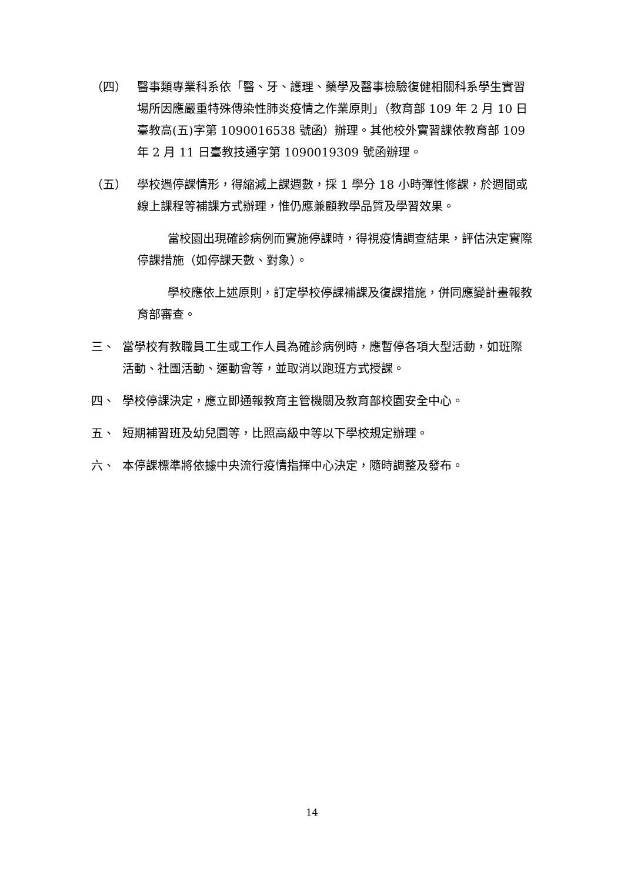（四） 醫事類專業科系依「醫、牙、護理、藥學及醫事檢驗復健相關科系學生實習場所因應嚴重特殊傳染性肺炎疫情之作業原則」（教育部 109 年 2 月 10 日臺教高(五)字第 1090016538 號函）辦理。其他校外實習課依教育部 109 年 2 月 11 日臺教技通字第 1090019309 號函辦理。
（五） 學校遇停課情形，得縮減上課週數，採 1 學分 18 小時彈性修課，於週間或線上課程等補課方式辦理，惟仍應兼顧教學品質及學習效果。
當校園出現確診病例而實施停課時，得視疫情調查結果，評估決定實際停課措施（如停課天數、對象）。
學校應依上述原則，訂定學校停課補課及復課措施，併同應變計畫報教育部審查。
三、 當學校有教職員工生或工作人員為確診病例時，應暫停各項大型活動，如班際活動、社團活動、運動會等，並取消以跑班方式授課。
四、 學校停課決定，應立即通報教育主管機關及教育部校園安全中心。
五、 短期補習班及幼兒園等，比照高級中等以下學校規定辦理。
六、 本停課標準將依據中央流行疫情指揮中心決定，隨時調整及發布。
14